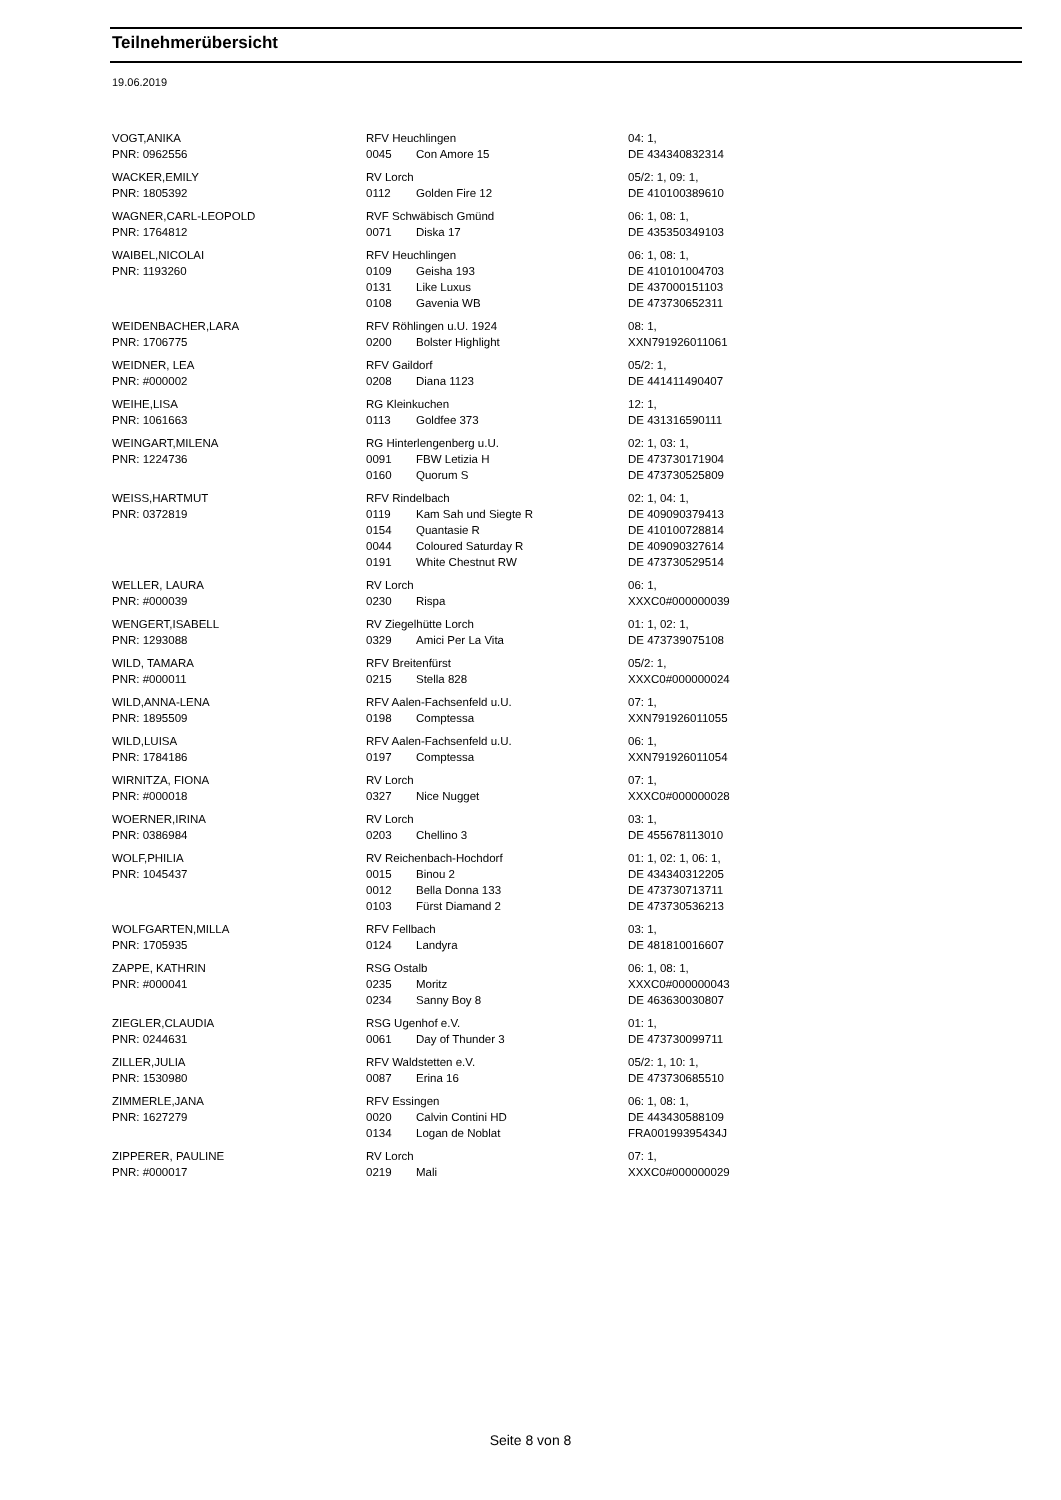Teilnehmerübersicht
19.06.2019
| VOGT,ANIKA | RFV Heuchlingen | | 04: 1, |
| PNR: 0962556 | 0045 | Con Amore 15 | DE 434340832314 |
| WACKER,EMILY | RV Lorch | | 05/2: 1, 09: 1, |
| PNR: 1805392 | 0112 | Golden Fire 12 | DE 410100389610 |
| WAGNER,CARL-LEOPOLD | RVF Schwäbisch Gmünd | | 06: 1, 08: 1, |
| PNR: 1764812 | 0071 | Diska 17 | DE 435350349103 |
| WAIBEL,NICOLAI | RFV Heuchlingen | | 06: 1, 08: 1, |
| PNR: 1193260 | 0109 | Geisha 193 | DE 410101004703 |
| | 0131 | Like Luxus | DE 437000151103 |
| | 0108 | Gavenia WB | DE 473730652311 |
| WEIDENBACHER,LARA | RFV Röhlingen u.U. 1924 | | 08: 1, |
| PNR: 1706775 | 0200 | Bolster Highlight | XXN791926011061 |
| WEIDNER, LEA | RFV Gaildorf | | 05/2: 1, |
| PNR: #000002 | 0208 | Diana 1123 | DE 441411490407 |
| WEIHE,LISA | RG Kleinkuchen | | 12: 1, |
| PNR: 1061663 | 0113 | Goldfee 373 | DE 431316590111 |
| WEINGART,MILENA | RG Hinterlengenberg u.U. | | 02: 1, 03: 1, |
| PNR: 1224736 | 0091 | FBW Letizia H | DE 473730171904 |
| | 0160 | Quorum S | DE 473730525809 |
| WEISS,HARTMUT | RFV Rindelbach | | 02: 1, 04: 1, |
| PNR: 0372819 | 0119 | Kam Sah und Siegte R | DE 409090379413 |
| | 0154 | Quantasie R | DE 410100728814 |
| | 0044 | Coloured Saturday R | DE 409090327614 |
| | 0191 | White Chestnut RW | DE 473730529514 |
| WELLER, LAURA | RV Lorch | | 06: 1, |
| PNR: #000039 | 0230 | Rispa | XXXC0#000000039 |
| WENGERT,ISABELL | RV Ziegelhütte Lorch | | 01: 1, 02: 1, |
| PNR: 1293088 | 0329 | Amici Per La Vita | DE 473739075108 |
| WILD, TAMARA | RFV Breitenfürst | | 05/2: 1, |
| PNR: #000011 | 0215 | Stella 828 | XXXC0#000000024 |
| WILD,ANNA-LENA | RFV Aalen-Fachsenfeld u.U. | | 07: 1, |
| PNR: 1895509 | 0198 | Comptessa | XXN791926011055 |
| WILD,LUISA | RFV Aalen-Fachsenfeld u.U. | | 06: 1, |
| PNR: 1784186 | 0197 | Comptessa | XXN791926011054 |
| WIRNITZA, FIONA | RV Lorch | | 07: 1, |
| PNR: #000018 | 0327 | Nice Nugget | XXXC0#000000028 |
| WOERNER,IRINA | RV Lorch | | 03: 1, |
| PNR: 0386984 | 0203 | Chellino 3 | DE 455678113010 |
| WOLF,PHILIA | RV Reichenbach-Hochdorf | | 01: 1, 02: 1, 06: 1, |
| PNR: 1045437 | 0015 | Binou 2 | DE 434340312205 |
| | 0012 | Bella Donna 133 | DE 473730713711 |
| | 0103 | Fürst Diamand 2 | DE 473730536213 |
| WOLFGARTEN,MILLA | RFV Fellbach | | 03: 1, |
| PNR: 1705935 | 0124 | Landyra | DE 481810016607 |
| ZAPPE, KATHRIN | RSG Ostalb | | 06: 1, 08: 1, |
| PNR: #000041 | 0235 | Moritz | XXXC0#000000043 |
| | 0234 | Sanny Boy 8 | DE 463630030807 |
| ZIEGLER,CLAUDIA | RSG Ugenhof e.V. | | 01: 1, |
| PNR: 0244631 | 0061 | Day of Thunder 3 | DE 473730099711 |
| ZILLER,JULIA | RFV Waldstetten e.V. | | 05/2: 1, 10: 1, |
| PNR: 1530980 | 0087 | Erina 16 | DE 473730685510 |
| ZIMMERLE,JANA | RFV Essingen | | 06: 1, 08: 1, |
| PNR: 1627279 | 0020 | Calvin Contini HD | DE 443430588109 |
| | 0134 | Logan de Noblat | FRA00199395434J |
| ZIPPERER, PAULINE | RV Lorch | | 07: 1, |
| PNR: #000017 | 0219 | Mali | XXXC0#000000029 |
Seite 8 von 8